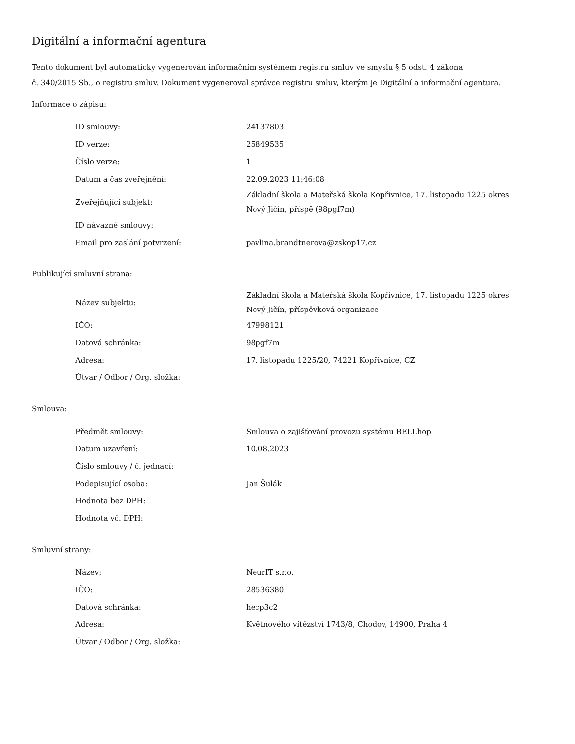Digitální a informační agentura
Tento dokument byl automaticky vygenerován informačním systémem registru smluv ve smyslu § 5 odst. 4 zákona
č. 340/2015 Sb., o registru smluv. Dokument vygeneroval správce registru smluv, kterým je Digitální a informační agentura.
Informace o zápisu:
| ID smlouvy: | 24137803 |
| ID verze: | 25849535 |
| Číslo verze: | 1 |
| Datum a čas zveřejnění: | 22.09.2023 11:46:08 |
| Zveřejňující subjekt: | Základní škola a Mateřská škola Kopřivnice, 17. listopadu 1225 okres Nový Jičín, příspě (98pgf7m) |
| ID návazné smlouvy: | |
| Email pro zaslání potvrzení: | pavlina.brandtnerova@zskop17.cz |
Publikující smluvní strana:
| Název subjektu: | Základní škola a Mateřská škola Kopřivnice, 17. listopadu 1225 okres Nový Jičín, příspěvková organizace |
| IČO: | 47998121 |
| Datová schránka: | 98pgf7m |
| Adresa: | 17. listopadu 1225/20, 74221 Kopřivnice, CZ |
| Útvar / Odbor / Org. složka: | |
Smlouva:
| Předmět smlouvy: | Smlouva o zajišťování provozu systému BELLhop |
| Datum uzavření: | 10.08.2023 |
| Číslo smlouvy / č. jednací: | |
| Podepisující osoba: | Jan Šulák |
| Hodnota bez DPH: | |
| Hodnota vč. DPH: | |
Smluvní strany:
| Název: | NeurIT s.r.o. |
| IČO: | 28536380 |
| Datová schránka: | hecp3c2 |
| Adresa: | Květnového vítězství 1743/8, Chodov, 14900, Praha 4 |
| Útvar / Odbor / Org. složka: | |